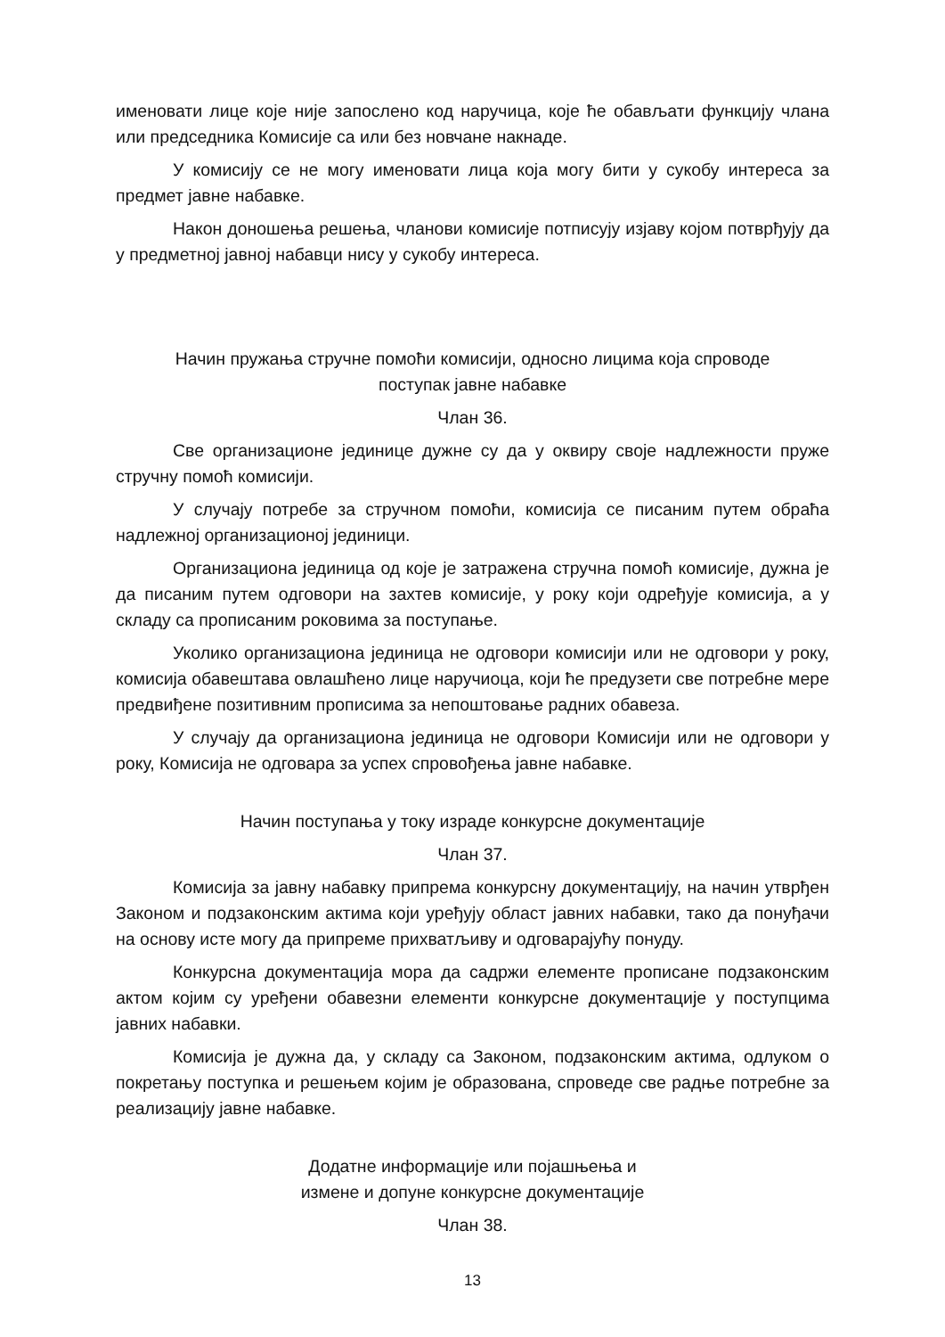именовати лице које није запослено код наручица, које ће обављати функцију члана или председника Комисије са или без новчане накнаде.
У комисију се не могу именовати лица која могу бити у сукобу интереса за предмет јавне набавке.
Након доношења решења, чланови комисије потписују изјаву којом потврђују да у предметној јавној набавци нису у сукобу интереса.
Начин пружања стручне помоћи комисији, односно лицима која спроводе
поступак јавне набавке
Члан 36.
Све организационе јединице дужне су да у оквиру своје надлежности пруже стручну помоћ комисији.
У случају потребе за стручном помоћи, комисија се писаним путем обраћа надлежној организационој јединици.
Организациона јединица од које је затражена стручна помоћ комисије, дужна је да писаним путем одговори на захтев комисије, у року који одређује комисија, а у складу са прописаним роковима за поступање.
Уколико организациона јединица не одговори комисији или не одговори у року, комисија обавештава овлашћено лице наручиоца, који ће предузети све потребне мере предвиђене позитивним прописима за непоштовање радних обавеза.
У случају да организациона јединица не одговори Комисији или не одговори у року, Комисија не одговара за успех спровођења јавне набавке.
Начин поступања у току израде конкурсне документације
Члан 37.
Комисија за јавну набавку припрема конкурсну документацију, на начин утврђен Законом и подзаконским актима који уређују област јавних набавки, тако да понуђачи на основу исте могу да припреме прихватљиву и одговарајућу понуду.
Конкурсна документација мора да садржи елементе прописане подзаконским актом којим су уређени обавезни елементи конкурсне документације у поступцима јавних набавки.
Комисија је дужна да, у складу са Законом, подзаконским актима, одлуком о покретању поступка и решењем којим је образована, спроведе све радње потребне за реализацију јавне набавке.
Додатне информације или појашњења и
измене и допуне конкурсне документације
Члан 38.
13